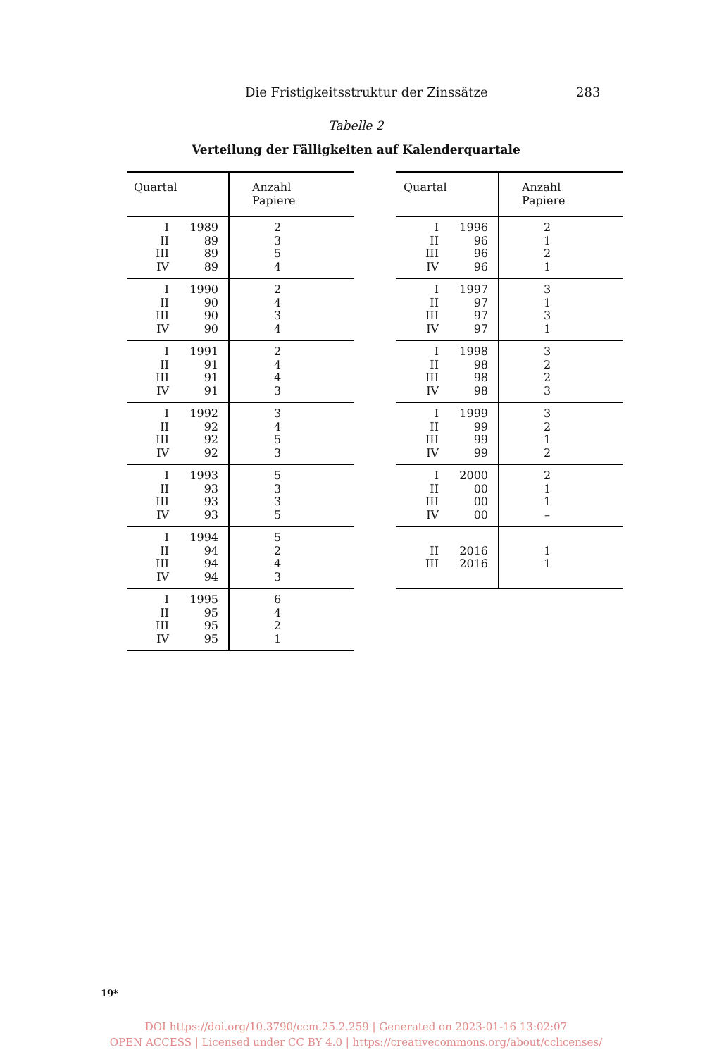Die Fristigkeitsstruktur der Zinssätze 283
Tabelle 2
Verteilung der Fälligkeiten auf Kalenderquartale
| Quartal | | Anzahl Papiere |
| --- | --- | --- |
| I II III IV | 1989 89 89 89 | 2 3 5 4 |
| I II III IV | 1990 90 90 90 | 2 4 3 4 |
| I II III IV | 1991 91 91 91 | 2 4 4 3 |
| I II III IV | 1992 92 92 92 | 3 4 5 3 |
| I II III IV | 1993 93 93 93 | 5 3 3 5 |
| I II III IV | 1994 94 94 94 | 5 2 4 3 |
| I II III IV | 1995 95 95 95 | 6 4 2 1 |
| Quartal | | Anzahl Papiere |
| --- | --- | --- |
| I II III IV | 1996 96 96 96 | 2 1 2 1 |
| I II III IV | 1997 97 97 97 | 3 1 3 1 |
| I II III IV | 1998 98 98 98 | 3 2 2 3 |
| I II III IV | 1999 99 99 99 | 3 2 1 2 |
| I II III IV | 2000 00 00 00 | 2 1 1 – |
| II III | 2016 2016 | 1 1 |
19*
DOI https://doi.org/10.3790/ccm.25.2.259 | Generated on 2023-01-16 13:02:07
OPEN ACCESS | Licensed under CC BY 4.0 | https://creativecommons.org/about/cclicenses/